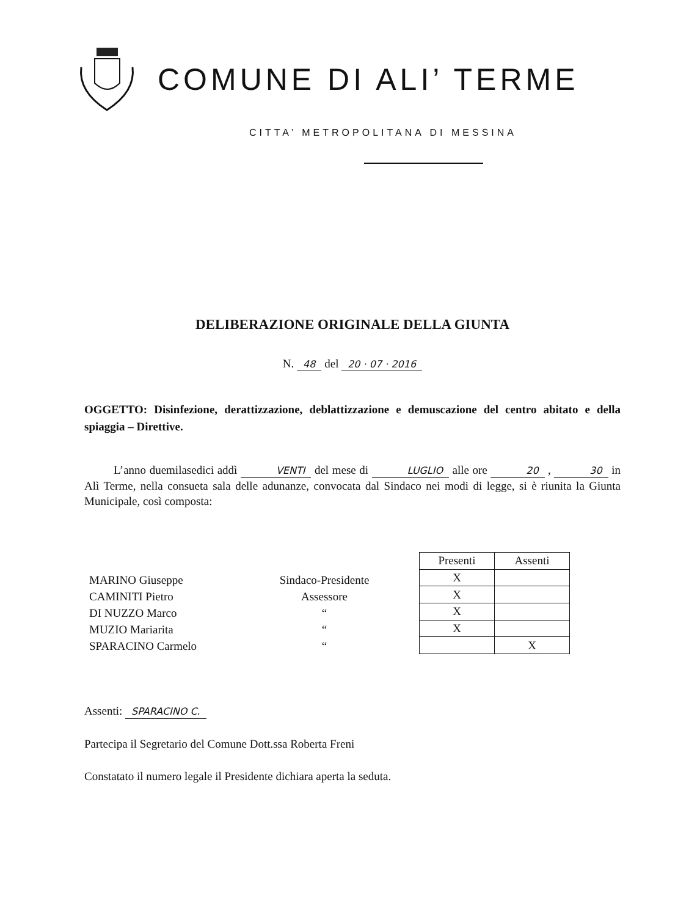COMUNE DI ALI’ TERME
CITTA’ METROPOLITANA DI MESSINA
DELIBERAZIONE ORIGINALE DELLA GIUNTA
N. 48 del 20 · 07 · 2016
OGGETTO: Disinfezione, derattizzazione, deblattizzazione e demuscazione del centro abitato e della spiaggia – Direttive.
L’anno duemilasedici addì VENTI del mese di LUGLIO alle ore 20 , 30 in Alì Terme, nella consueta sala delle adunanze, convocata dal Sindaco nei modi di legge, si è riunita la Giunta Municipale, così composta:
MARINO Giuseppe
CAMINITI Pietro
DI NUZZO Marco
MUZIO Mariarita
SPARACINO Carmelo
Sindaco-Presidente
Assessore
“
“
“
| Presenti | Assenti |
| --- | --- |
| X | |
| X | |
| X | |
| X | |
| | X |
Assenti: SPARACINO C.
Partecipa il Segretario del Comune Dott.ssa Roberta Freni
Constatato il numero legale il Presidente dichiara aperta la seduta.